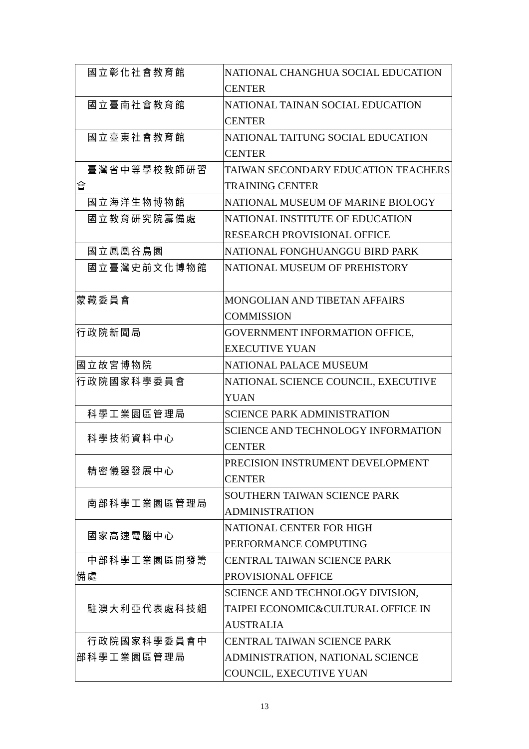| 國立彰化社會教育館 | NATIONAL CHANGHUA SOCIAL EDUCATION CENTER |
| 國立臺南社會教育館 | NATIONAL TAINAN SOCIAL EDUCATION CENTER |
| 國立臺東社會教育館 | NATIONAL TAITUNG SOCIAL EDUCATION CENTER |
| 臺灣省中等學校教師研習 會 | TAIWAN SECONDARY EDUCATION TEACHERS TRAINING CENTER |
| 國立海洋生物博物館 | NATIONAL MUSEUM OF MARINE BIOLOGY |
| 國立教育研究院籌備處 | NATIONAL INSTITUTE OF EDUCATION RESEARCH PROVISIONAL OFFICE |
| 國立鳳凰谷鳥園 | NATIONAL FONGHUANGGU BIRD PARK |
| 國立臺灣史前文化博物館 | NATIONAL MUSEUM OF PREHISTORY |
| 蒙藏委員會 | MONGOLIAN AND TIBETAN AFFAIRS COMMISSION |
| 行政院新聞局 | GOVERNMENT INFORMATION OFFICE, EXECUTIVE YUAN |
| 國立故宮博物院 | NATIONAL PALACE MUSEUM |
| 行政院國家科學委員會 | NATIONAL SCIENCE COUNCIL, EXECUTIVE YUAN |
| 科學工業園區管理局 | SCIENCE PARK ADMINISTRATION |
| 科學技術資料中心 | SCIENCE AND TECHNOLOGY INFORMATION CENTER |
| 精密儀器發展中心 | PRECISION INSTRUMENT DEVELOPMENT CENTER |
| 南部科學工業園區管理局 | SOUTHERN TAIWAN SCIENCE PARK ADMINISTRATION |
| 國家高速電腦中心 | NATIONAL CENTER FOR HIGH PERFORMANCE COMPUTING |
| 中部科學工業園區開發籌 備處 | CENTRAL TAIWAN SCIENCE PARK PROVISIONAL OFFICE |
| 駐澳大利亞代表處科技組 | SCIENCE AND TECHNOLOGY DIVISION, TAIPEI ECONOMIC&CULTURAL OFFICE IN AUSTRALIA |
| 行政院國家科學委員會中 部科學工業園區管理局 | CENTRAL TAIWAN SCIENCE PARK ADMINISTRATION, NATIONAL SCIENCE COUNCIL, EXECUTIVE YUAN |
13